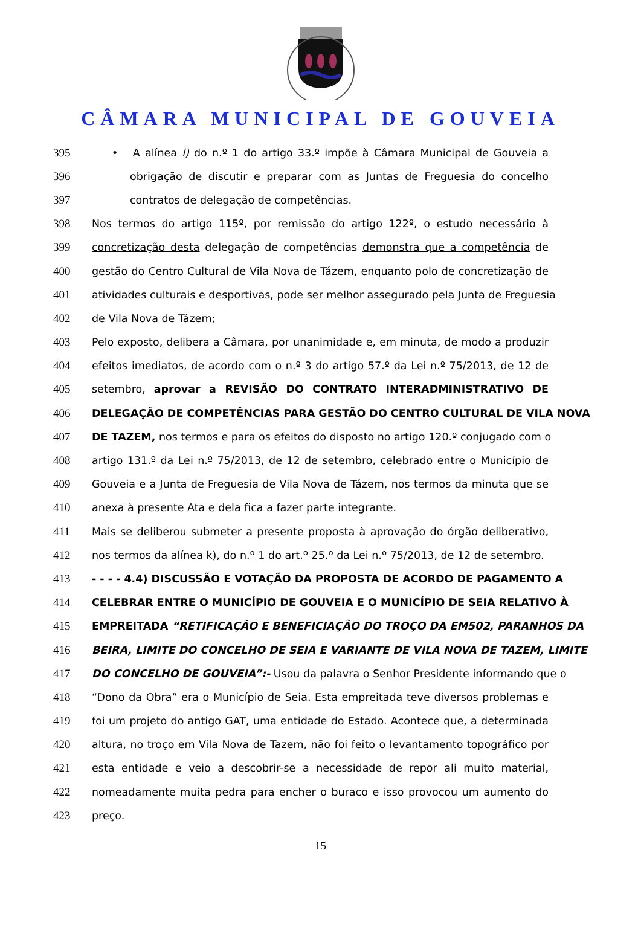CÂMARA MUNICIPAL DE GOUVEIA
395 • A alínea l) do n.º 1 do artigo 33.º impõe à Câmara Municipal de Gouveia a
396 obrigação de discutir e preparar com as Juntas de Freguesia do concelho
397 contratos de delegação de competências.
398 Nos termos do artigo 115º, por remissão do artigo 122º, o estudo necessário à
399 concretização desta delegação de competências demonstra que a competência de
400 gestão do Centro Cultural de Vila Nova de Tázem, enquanto polo de concretização de
401 atividades culturais e desportivas, pode ser melhor assegurado pela Junta de Freguesia
402 de Vila Nova de Tázem;
403 Pelo exposto, delibera a Câmara, por unanimidade e, em minuta, de modo a produzir
404 efeitos imediatos, de acordo com o n.º 3 do artigo 57.º da Lei n.º 75/2013, de 12 de
405 setembro, aprovar a REVISÃO DO CONTRATO INTERADMINISTRATIVO DE
406 DELEGAÇÃO DE COMPETÊNCIAS PARA GESTÃO DO CENTRO CULTURAL DE VILA NOVA
407 DE TAZEM, nos termos e para os efeitos do disposto no artigo 120.º conjugado com o
408 artigo 131.º da Lei n.º 75/2013, de 12 de setembro, celebrado entre o Município de
409 Gouveia e a Junta de Freguesia de Vila Nova de Tázem, nos termos da minuta que se
410 anexa à presente Ata e dela fica a fazer parte integrante.
411 Mais se deliberou submeter a presente proposta à aprovação do órgão deliberativo,
412 nos termos da alínea k), do n.º 1 do art.º 25.º da Lei n.º 75/2013, de 12 de setembro.
413 - - - - 4.4) DISCUSSÃO E VOTAÇÃO DA PROPOSTA DE ACORDO DE PAGAMENTO A
414 CELEBRAR ENTRE O MUNICÍPIO DE GOUVEIA E O MUNICÍPIO DE SEIA RELATIVO À
415 EMPREITADA “RETIFICAÇÃO E BENEFICIAÇÃO DO TROÇO DA EM502, PARANHOS DA
416 BEIRA, LIMITE DO CONCELHO DE SEIA E VARIANTE DE VILA NOVA DE TAZEM, LIMITE
417 DO CONCELHO DE GOUVEIA”:- Usou da palavra o Senhor Presidente informando que o
418 “Dono da Obra” era o Município de Seia. Esta empreitada teve diversos problemas e
419 foi um projeto do antigo GAT, uma entidade do Estado. Acontece que, a determinada
420 altura, no troço em Vila Nova de Tazem, não foi feito o levantamento topográfico por
421 esta entidade e veio a descobrir-se a necessidade de repor ali muito material,
422 nomeadamente muita pedra para encher o buraco e isso provocou um aumento do
423 preço.
15